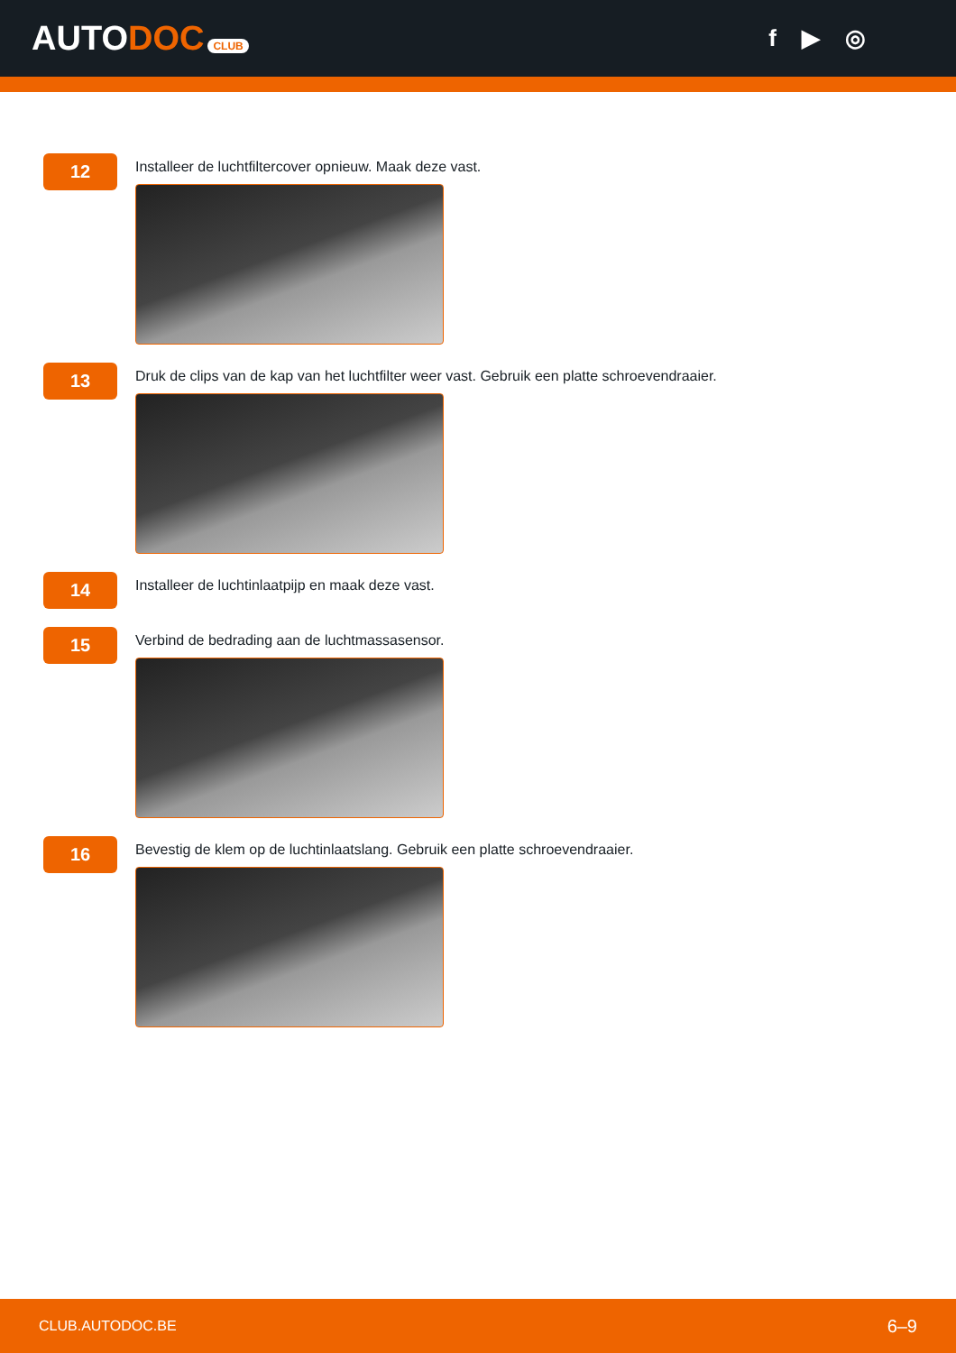AUTODOC CLUB
f ▶ ◎
12
Installeer de luchtfiltercover opnieuw. Maak deze vast.
13
Druk de clips van de kap van het luchtfilter weer vast. Gebruik een platte schroevendraaier.
14
Installeer de luchtinlaatpijp en maak deze vast.
15
Verbind de bedrading aan de luchtmassasensor.
16
Bevestig de klem op de luchtinlaatslang. Gebruik een platte schroevendraaier.
CLUB.AUTODOC.BE 6–9